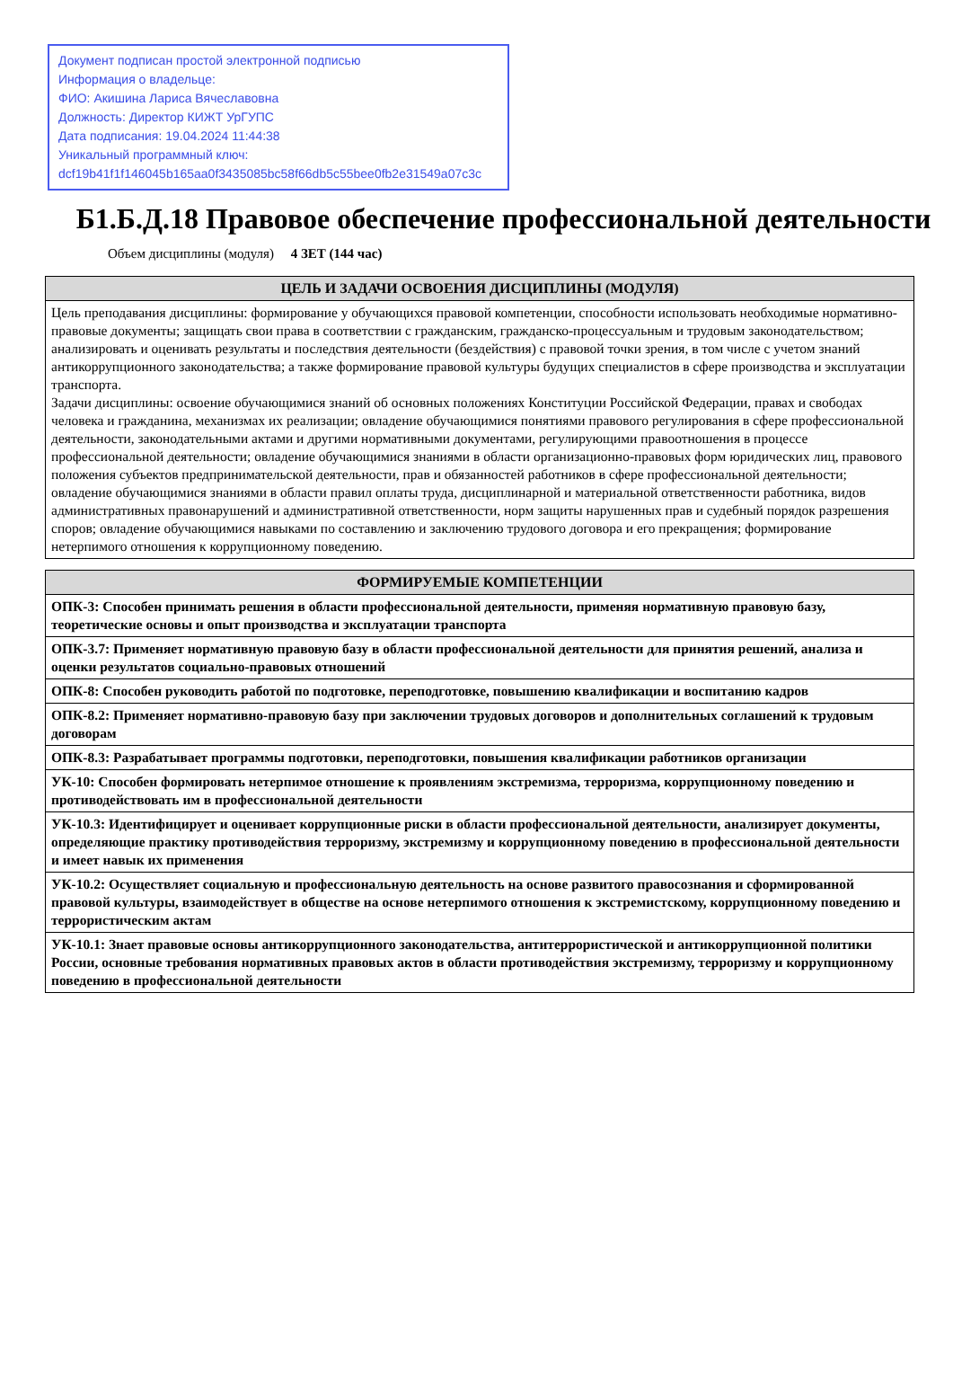Документ подписан простой электронной подписью
Информация о владельце:
ФИО: Акишина Лариса Вячеславовна
Должность: Директор КИЖТ УрГУПС
Дата подписания: 19.04.2024 11:44:38
Уникальный программный ключ:
dcf19b41f1f146045b165aa0f3435085bc58f66db5c55bee0fb2e31549a07c3c
Б1.Б.Д.18 Правовое обеспечение профессиональной деятельности
Объем дисциплины (модуля) 4 ЗЕТ (144 час)
| ЦЕЛЬ И ЗАДАЧИ ОСВОЕНИЯ ДИСЦИПЛИНЫ (МОДУЛЯ) |
| --- |
| Цель преподавания дисциплины: формирование у обучающихся правовой компетенции, способности использовать необходимые нормативно-правовые документы; защищать свои права в соответствии с гражданским, гражданско-процессуальным и трудовым законодательством; анализировать и оценивать результаты и последствия деятельности (бездействия) с правовой точки зрения, в том числе с учетом знаний антикоррупционного законодательства; а также формирование правовой культуры будущих специалистов в сфере производства и эксплуатации транспорта. Задачи дисциплины: освоение обучающимися знаний об основных положениях Конституции Российской Федерации, правах и свободах человека и гражданина, механизмах их реализации; овладение обучающимися понятиями правового регулирования в сфере профессиональной деятельности, законодательными актами и другими нормативными документами, регулирующими правоотношения в процессе профессиональной деятельности; овладение обучающимися знаниями в области организационно-правовых форм юридических лиц, правового положения субъектов предпринимательской деятельности, прав и обязанностей работников в сфере профессиональной деятельности; овладение обучающимися знаниями в области правил оплаты труда, дисциплинарной и материальной ответственности работника, видов административных правонарушений и административной ответственности, норм защиты нарушенных прав и судебный порядок разрешения споров; овладение обучающимися навыками по составлению и заключению трудового договора и его прекращения; формирование нетерпимого отношения к коррупционному поведению. |
| ФОРМИРУЕМЫЕ КОМПЕТЕНЦИИ |
| --- |
| ОПК-3: Способен принимать решения в области профессиональной деятельности, применяя нормативную правовую базу, теоретические основы и опыт производства и эксплуатации транспорта |
| ОПК-3.7: Применяет нормативную правовую базу в области профессиональной деятельности для принятия решений, анализа и оценки результатов социально-правовых отношений |
| ОПК-8: Способен руководить работой по подготовке, переподготовке, повышению квалификации и воспитанию кадров |
| ОПК-8.2: Применяет нормативно-правовую базу при заключении трудовых договоров и дополнительных соглашений к трудовым договорам |
| ОПК-8.3: Разрабатывает программы подготовки, переподготовки, повышения квалификации работников организации |
| УК-10: Способен формировать нетерпимое отношение к проявлениям экстремизма, терроризма, коррупционному поведению и противодействовать им в профессиональной деятельности |
| УК-10.3: Идентифицирует и оценивает коррупционные риски в области профессиональной деятельности, анализирует документы, определяющие практику противодействия терроризму, экстремизму и коррупционному поведению в профессиональной деятельности и имеет навык их применения |
| УК-10.2: Осуществляет социальную и профессиональную деятельность на основе развитого правосознания и сформированной правовой культуры, взаимодействует в обществе на основе нетерпимого отношения к экстремистскому, коррупционному поведению и террористическим актам |
| УК-10.1: Знает правовые основы антикоррупционного законодательства, антитеррористической и антикоррупционной политики России, основные требования нормативных правовых актов в области противодействия экстремизму, терроризму и коррупционному поведению в профессиональной деятельности |